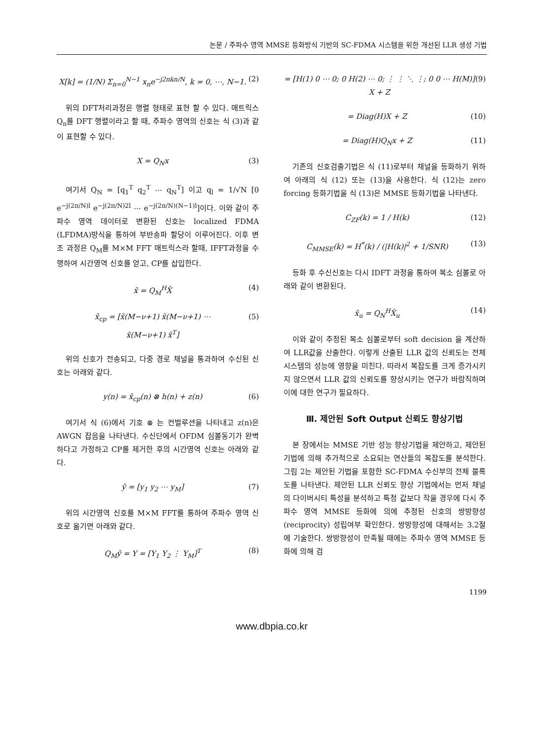논문 / 주파수 영역 MMSE 등화방식 기반의 SC-FDMA 시스템을 위한 개선된 LLR 생성 기법
X[k] = (1/N) Σ<sub>n=0</sub><sup>N−1</sup> x<sub>n</sub>e<sup>−j2πkn/N</sup>, k = 0, ⋯, N−1. (2)
위의 DFT처리과정은 행렬 형태로 표현 할 수 있다. 매트릭스 Q<sub>n</sub>를 DFT 행렬이라고 할 때, 주파수 영역의 신호는 식 (3)과 같이 표현할 수 있다.
X = Q<sub>N</sub>x (3)
여기서 Q<sub>N</sub> = [q<sub>1</sub><sup>T</sup> q<sub>2</sub><sup>T</sup> ⋯ q<sub>N</sub><sup>T</sup>] 이고 q<sub>l</sub> = 1/√N [0 e<sup>−j(2π/N)l</sup> e<sup>−j(2π/N)2l</sup> ⋯ e<sup>−j(2π/N)(N−1)l</sup>]이다. 이와 같이 주파수 영역 데이터로 변환된 신호는 localized FDMA (LFDMA)방식을 통하여 부반송파 할당이 이루어진다. 이후 변조 과정은 Q<sub>M</sub>를 M×M FFT 매트릭스라 할때, IFFT과정을 수행하여 시간영역 신호를 얻고, CP를 삽입한다.
x̃ = Q<sub>M</sub><sup>H</sup>X̃ (4)
x̃<sub>cp</sub> = [x̃(M−ν+1) x̃(M−ν+1) ⋯
x̃(M−ν+1) x̃<sup>T</sup>] (5)
위의 신호가 전송되고, 다중 경로 채널을 통과하여 수신된 신호는 아래와 같다.
y(n) = x̃<sub>cp</sub>(n) ⊗ h(n) + z(n) (6)
여기서 식 (6)에서 기호 ⊗ 는 컨벌루션을 나타내고 z(n)은 AWGN 잡음을 나타낸다. 수신단에서 OFDM 심볼동기가 완벽하다고 가정하고 CP를 제거한 후의 시간영역 신호는 아래와 같다.
ỹ = [y<sub>1</sub> y<sub>2</sub> ⋯ y<sub>M</sub>] (7)
위의 시간영역 신호를 M×M FFT를 통하여 주파수 영역 신호로 옮기면 아래와 같다.
Q<sub>M</sub>ỹ = Y = [Y<sub>1</sub> Y<sub>2</sub> ⋮ Y<sub>M</sub>]<sup>T</sup> (8)
= [H(1) 0 ⋯ 0; 0 H(2) ⋯ 0; ⋮ ⋮ ⋱ ⋮; 0 0 ⋯ H(M)] X + Z (9)
= Diag(H)X + Z (10)
= Diag(H)Q<sub>N</sub>x + Z (11)
기존의 신호검출기법은 식 (11)로부터 채널을 등화하기 위하여 아래의 식 (12) 또는 (13)을 사용한다. 식 (12)는 zero forcing 등화기법을 식 (13)은 MMSE 등화기법을 나타낸다.
C<sub>ZF</sub>(k) = 1 / H(k) (12)
C<sub>MMSE</sub>(k) = H<sup>*</sup>(k) / (|H(k)|<sup>2</sup> + 1/SNR) (13)
등화 후 수신신호는 다시 IDFT 과정을 통하여 복소 심볼로 아래와 같이 변환된다.
x̂<sub>u</sub> = Q<sub>N</sub><sup>H</sup>X̂<sub>u</sub> (14)
이와 같이 추정된 복소 심볼로부터 soft decision 을 계산하여 LLR값을 산출한다. 이렇게 산출된 LLR 값의 신뢰도는 전체 시스템의 성능에 영향을 미친다. 따라서 복잡도를 크게 증가시키지 않으면서 LLR 값의 신뢰도를 향상시키는 연구가 바람직하며 이에 대한 연구가 필요하다.
Ⅲ. 제안된 Soft Output 신뢰도 향상기법
본 장에서는 MMSE 기반 성능 향상기법을 제안하고, 제안된 기법에 의해 추가적으로 소요되는 연산들의 복잡도를 분석한다. 그림 2는 제안된 기법을 포함한 SC-FDMA 수신부의 전체 블록도를 나타낸다. 제안된 LLR 신뢰도 향상 기법에서는 먼저 채널의 다이버시티 특성을 분석하고 특정 값보다 작을 경우에 다시 주파수 영역 MMSE 등화에 의에 추정된 신호의 쌍방향성(reciprocity) 성립여부 확인한다. 쌍방향성에 대해서는 3.2절에 기술한다. 쌍방향성이 만족될 때에는 주파수 영역 MMSE 등화에 의해 검
1199
www.dbpia.co.kr